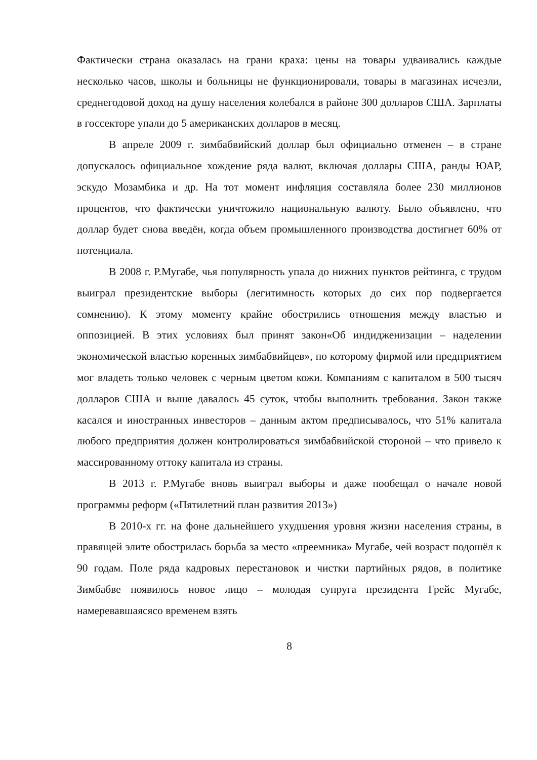Фактически страна оказалась на грани краха: цены на товары удваивались каждые несколько часов, школы и больницы не функционировали, товары в магазинах исчезли, среднегодовой доход на душу населения колебался в районе 300 долларов США. Зарплаты в госсекторе упали до 5 американских долларов в месяц.
В апреле 2009 г. зимбабвийский доллар был официально отменен – в стране допускалось официальное хождение ряда валют, включая доллары США, ранды ЮАР, эскудо Мозамбика и др. На тот момент инфляция составляла более 230 миллионов процентов, что фактически уничтожило национальную валюту. Было объявлено, что доллар будет снова введён, когда объем промышленного производства достигнет 60% от потенциала.
В 2008 г. Р.Мугабе, чья популярность упала до нижних пунктов рейтинга, с трудом выиграл президентские выборы (легитимность которых до сих пор подвергается сомнению). К этому моменту крайне обострились отношения между властью и оппозицией. В этих условиях был принят закон«Об индидженизации – наделении экономической властью коренных зимбабвийцев», по которому фирмой или предприятием мог владеть только человек с черным цветом кожи. Компаниям с капиталом в 500 тысяч долларов США и выше давалось 45 суток, чтобы выполнить требования. Закон также касался и иностранных инвесторов – данным актом предписывалось, что 51% капитала любого предприятия должен контролироваться зимбабвийской стороной – что привело к массированному оттоку капитала из страны.
В 2013 г. Р.Мугабе вновь выиграл выборы и даже пообещал о начале новой программы реформ («Пятилетний план развития 2013»)
В 2010-х гг. на фоне дальнейшего ухудшения уровня жизни населения страны, в правящей элите обострилась борьба за место «преемника» Мугабе, чей возраст подошёл к 90 годам. Поле ряда кадровых перестановок и чистки партийных рядов, в политике Зимбабве появилось новое лицо – молодая супруга президента Грейс Мугабе, намеревавшаясясо временем взять
8